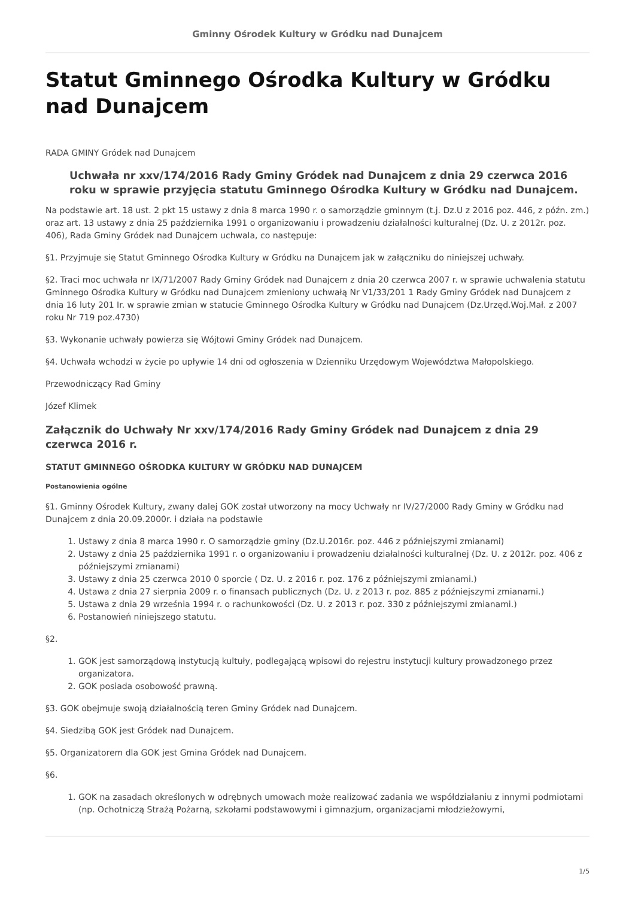Gminny Ośrodek Kultury w Gródku nad Dunajcem
Statut Gminnego Ośrodka Kultury w Gródku nad Dunajcem
RADA GMINY Gródek nad Dunajcem
Uchwała nr xxv/174/2016 Rady Gminy Gródek nad Dunajcem z dnia 29 czerwca 2016 roku w sprawie przyjęcia statutu Gminnego Ośrodka Kultury w Gródku nad Dunajcem.
Na podstawie art. 18 ust. 2 pkt 15 ustawy z dnia 8 marca 1990 r. o samorządzie gminnym (t.j. Dz.U z 2016 poz. 446, z późn. zm.) oraz art. 13 ustawy z dnia 25 października 1991 o organizowaniu i prowadzeniu działalności kulturalnej (Dz. U. z 2012r. poz. 406), Rada Gminy Gródek nad Dunajcem uchwala, co następuje:
§1. Przyjmuje się Statut Gminnego Ośrodka Kultury w Gródku na Dunajcem jak w załączniku do niniejszej uchwały.
§2. Traci moc uchwała nr IX/71/2007 Rady Gminy Gródek nad Dunajcem z dnia 20 czerwca 2007 r. w sprawie uchwalenia statutu Gminnego Ośrodka Kultury w Gródku nad Dunajcem zmieniony uchwałą Nr V1/33/201 1 Rady Gminy Gródek nad Dunajcem z dnia 16 luty 201 Ir. w sprawie zmian w statucie Gminnego Ośrodka Kultury w Gródku nad Dunajcem (Dz.Urzęd.Woj.Mał. z 2007 roku Nr 719 poz.4730)
§3. Wykonanie uchwały powierza się Wójtowi Gminy Gródek nad Dunajcem.
§4. Uchwała wchodzi w życie po upływie 14 dni od ogłoszenia w Dzienniku Urzędowym Województwa Małopolskiego.
Przewodniczący Rad Gminy
Józef Klimek
Załącznik do Uchwały Nr xxv/174/2016 Rady Gminy Gródek nad Dunajcem z dnia 29 czerwca 2016 r.
STATUT GMINNEGO OŚRODKA KULTURY W GRÓDKU NAD DUNAJCEM
Postanowienia ogólne
§1. Gminny Ośrodek Kultury, zwany dalej GOK został utworzony na mocy Uchwały nr IV/27/2000 Rady Gminy w Gródku nad Dunajcem z dnia 20.09.2000r. i działa na podstawie
1. Ustawy z dnia 8 marca 1990 r. O samorządzie gminy (Dz.U.2016r. poz. 446 z późniejszymi zmianami)
2. Ustawy z dnia 25 października 1991 r. o organizowaniu i prowadzeniu działalności kulturalnej (Dz. U. z 2012r. poz. 406 z późniejszymi zmianami)
3. Ustawy z dnia 25 czerwca 2010 0 sporcie ( Dz. U. z 2016 r. poz. 176 z późniejszymi zmianami.)
4. Ustawa z dnia 27 sierpnia 2009 r. o finansach publicznych (Dz. U. z 2013 r. poz. 885 z późniejszymi zmianami.)
5. Ustawa z dnia 29 września 1994 r. o rachunkowości (Dz. U. z 2013 r. poz. 330 z późniejszymi zmianami.)
6. Postanowień niniejszego statutu.
§2.
1. GOK jest samorządową instytucją kultuły, podlegającą wpisowi do rejestru instytucji kultury prowadzonego przez organizatora.
2. GOK posiada osobowość prawną.
§3. GOK obejmuje swoją działalnością teren Gminy Gródek nad Dunajcem.
§4. Siedzibą GOK jest Gródek nad Dunajcem.
§5. Organizatorem dla GOK jest Gmina Gródek nad Dunajcem.
§6.
1. GOK na zasadach określonych w odrębnych umowach może realizować zadania we współdziałaniu z innymi podmiotami (np. Ochotniczą Strażą Pożarną, szkołami podstawowymi i gimnazjum, organizacjami młodzieżowymi,
1/5